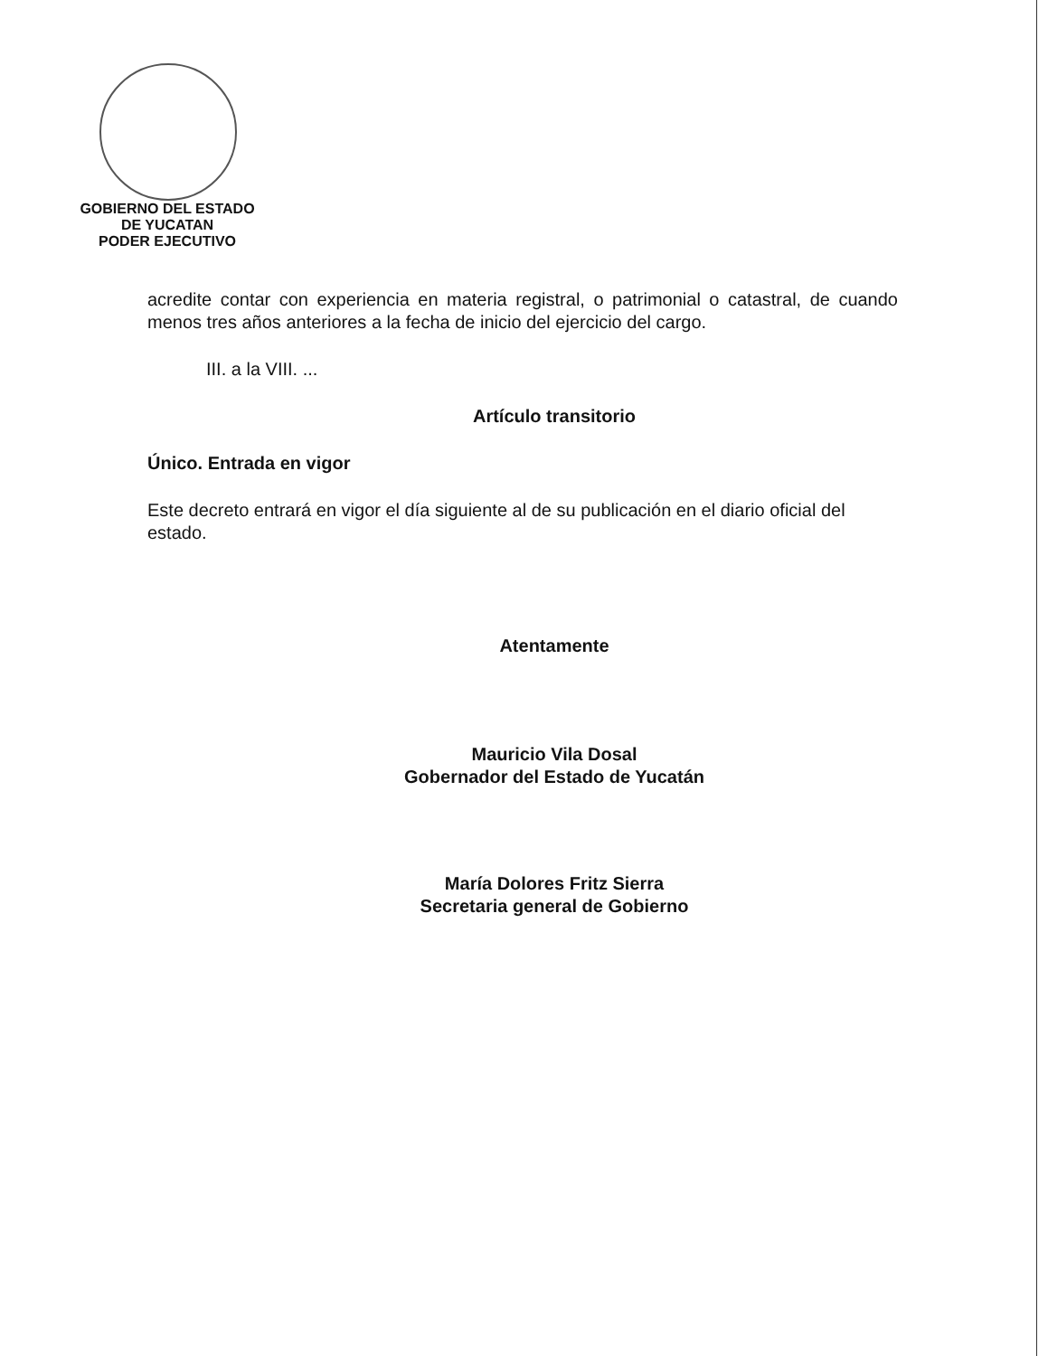GOBIERNO DEL ESTADO
DE YUCATAN
PODER EJECUTIVO
acredite contar con experiencia en materia registral, o patrimonial o catastral, de cuando menos tres años anteriores a la fecha de inicio del ejercicio del cargo.
III. a la VIII. ...
Artículo transitorio
Único. Entrada en vigor
Este decreto entrará en vigor el día siguiente al de su publicación en el diario oficial del estado.
Atentamente
Mauricio Vila Dosal
Gobernador del Estado de Yucatán
María Dolores Fritz Sierra
Secretaria general de Gobierno